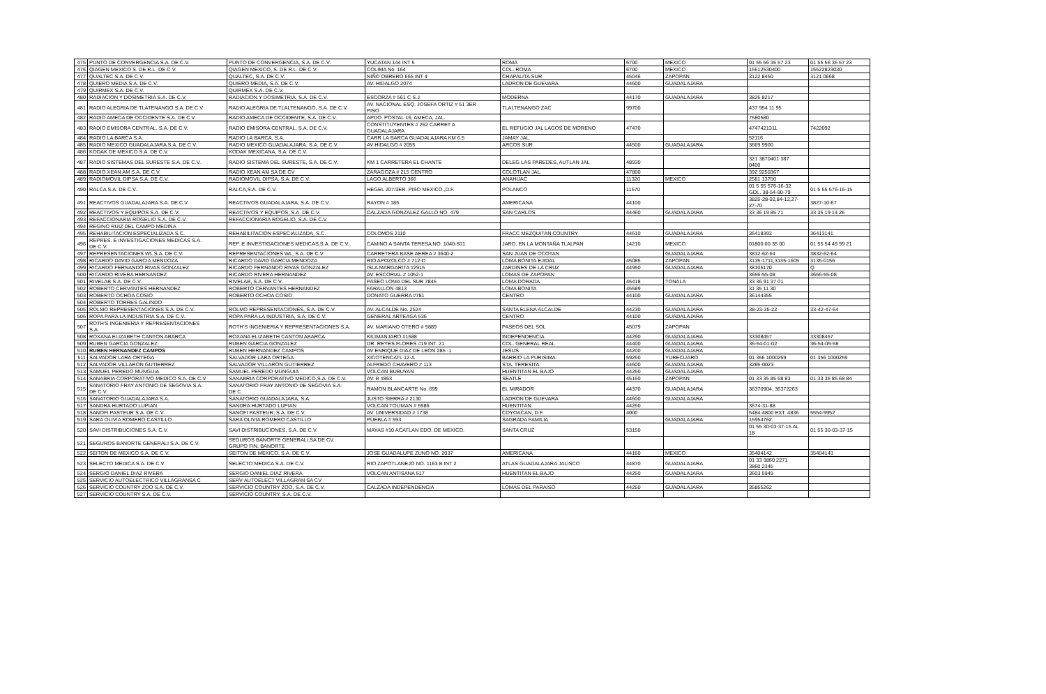| 475 | PUNTO DE CONVERGENCIA S.A. DE C.V. | PUNTO DE CONVERGENCIA, S.A. DE C.V. | YUCATAN 144 INT 5 | ROMA | 6700 | MEXICO | 01 55 56 35 57 23 | 01 55 56 35 57 23 |
| 476 | QIAGEN MEXICO S. DE R.L. DE C.V. | QIAGEN MEXICO, S. DE R.L. DE C.V. | COLIMA No. 164 | COL. ROMA | 6700 | MEXICO | 15512530400 | 15522823030 |
| 477 | QUALTEC S.A. DE C.V. | QUALTEC, S.A. DE C.V. | NIÑO OBRERO 665 INT 4 | CHAPALITA SUR | 45046 | ZAPOPAN | 3122 8450 | 3121 0668 |
| 478 | QUIERO MEDIA S.A. DE C.V. | QUIERO MEDIA, S.A. DE C.V. | AV. HIDALGO 2074 | LADRON DE GUEVARA | 44600 | GUADALAJARA | | |
| 479 | QUIRMEX S.A. DE C.V. | QUIRMEX S.A. DE C.V. | | | | | | |
| 480 | RADIACION Y DOSIMETRIA S.A. DE C.V. | RADIACION Y DOSIMETRIA, S.A. DE C.V. | ESCORZA # 561 C S.J. | MODERNA | 44170 | GUADALAJARA | 3825 8217 | |
| 481 | RADIO ALEGRIA DE TLATENANGO S.A. DE C.V | RADIO ALEGRIA DE TLALTENANGO, S.A. DE C.V. | AV. NACIONAL ESQ. JOSEFA ORTIZ # 51 3ER PISO | TLALTENANGO ZAC | 99700 | | 437 954 11 95 | |
| 482 | RADIO AMECA DE OCCIDENTE S.A. DE C.V. | RADIO AMECA DE OCCIDENTE, S.A. DE C.V. | APDO. POSTAL 16, AMECA, JAL. | | | | 7580580 | |
| 483 | RADIO EMISORA CENTRAL. S.A. DE C.V. | RADIO EMISORA CENTRAL, S.A. DE C.V. | CONSTITUYENTES # 262 CARRET A GUADALAJARA | EL REFUGIO JAL LAGOS DE MORENO | 47470 | | 4747421311 | 7422092 |
| 484 | RADIO LA BARCA S.A. | RADIO LA BARCA, S.A. | CARR LA BARCA GUADALAJARA KM 6.5 | JAMAY JAL. | | | 52116 | |
| 485 | RADIO MEXICO GUADALAJARA S.A. DE C.V. | RADIO MEXICO GUADALAJARA, S.A. DE C.V. | AV HIDALGO # 2055 | ARCOS SUR | 44500 | GUADALAJARA | 3669 9900 | |
| 486 | KODAK DE MEXICO S.A. DE C.V. | KODAK MEXICANA, S.A. DE C.V. | | | | | | |
| 487 | RADIO SISTEMAS DEL SURESTE S.A. DE C.V. | RADIO SISTEMA DEL SURESTE, S.A. DE C.V. | KM 1 CARRETERA EL CHANTE | DELEG LAS PAREDES, AUTLAN JAL | 48930 | | 321 3870401 387 0400 | |
| 488 | RADIO XEAN AM S.A. DE C.V. | RADIO XEAN AM SA DE CV | ZARAGOZA # 215 CENTRO | COLOTLAN JAL. | 47800 | | 392 9250367 | |
| 489 | RADIOMOVIL DIPSA S.A. DE C.V. | RADIOMOVIL DIPSA, S.A. DE C.V. | LAGO ALBERTO 366 | ANAHUAC | 11320 | MEXICO | 2581 13700 | |
| 490 | RALCA S.A. DE C.V. | RALCA,S.A. DE C.V. | HEGEL 207/3ER. PISO MEXICO.,D.F. | POLANCO | 11570 | | 01 5 55 576-16-32 GDL. 38-54-90-79 | 01 5 55 576-16-15 |
| 491 | REACTIVOS GUADALAJARA S.A. DE C.V. | REACTIVOS GUADALAJARA, S.A. DE C.V. | RAYON # 185 | AMERICANA | 44100 | | 3825-28-02,84-12,27- 27-70 | 3827-10-67 |
| 492 | REACTIVOS Y EQUIPOS S.A. DE C.V. | REACTIVOS Y EQUIPOS, S.A. DE C.V. | CALZADA GONZALEZ GALLO NO. 479 | SAN CARLOS | 44460 | GUADALAJARA | 33 36 19 85 71 | 33 36 19 14 25 |
| 493 | REFACCIONARIA ROGELIO S.A. DE C.V. | REFACCIONARIA ROGELIO, S.A. DE C.V. | | | | | | |
| 494 | REGINO RUIZ DEL CAMPO MEDINA | | | | | | | |
| 495 | REHABILITACION ESPECIALIZADA S.C. | REHABILITACION ESPECIALIZADA, S.C. | COLOMOS 2110 | FRACC MEZQUITAN COUNTRY | 44610 | GUADALAJARA | 36418393 | 36413141 |
| 496 | REPRES. E INVESTIGACIONES MEDICAS S.A. DE C.V. | REP. E INVESTIGACIONES MEDICAS,S.A. DE C.V. | CAMINO A SANTA TERESA NO. 1040-501 | JARD. EN LA MONTAÑA TLALPAN | 14210 | MEXICO | 01800 00 35 00 | 01 55 54 49 99 21 |
| 497 | REPRESENTACIONES WL S.A. DE C.V. | REPRESENTACIONES WL, S.A. DE C.V. | CARRETERA BASE AEREA # 3640-2 | SAN JUAN DE OCOTAN | | GUADALAJARA | 3832-62-64 | 3832-62-64 |
| 498 | RICARDO DAVID GARCIA MENDOZA | RICARDO DAVID GARCIA MENDOZA | RIO APOZOLCO # 712-D | LOMA BONITA EJIDAL | 45085 | ZAPOPAN | 3135-1711,3135-1605 | 3135-0156 |
| 499 | RICARDO FERNANDO RIVAS GONZALEZ | RICARDO FERNANDO RIVAS GONZALEZ | ISLA MARGARITA #2915 | JARDINES DE LA CRUZ | 44950 | GUADALAJARA | 38105170 | Q |
| 500 | RICARDO RIVERA HERNANDEZ | RICARDO RIVERA HERNANDEZ | AV. ESCORIAL # 1052-1 | LOMAS DE ZAPOPAN | | | 3656-55-08 | 3656-55-08 |
| 501 | RIVELAB S.A. DE C.V. | RIVELAB, S.A. DE C.V. | PASEO LOMA DEL SUR 7845 | LOMA DORADA | 45418 | TONALA | 33 36 91 37 01 | |
| 502 | ROBERTO CERVANTES HERNANDEZ | ROBERTO CERVANTES HERNANDEZ | FARALLON 4813 | LOMA BONITA | 45589 | | 31 35 11 30 | |
| 503 | ROBERTO OCHOA COSIO | ROBERTO OCHOA COSIO | DONATO GUERRA #781 | CENTRO | 44100 | GUADALAJARA | 36144355 | |
| 504 | ROBERTO TORRES GALINDO | | | | | | | |
| 505 | ROLMO REPRESENTACIONES S.A. DE C.V. | ROLMO REPRESENTACIONES, S.A. DE C.V. | AV. ALCALDE No. 2524 | SANTA ELENA ALCALDE | 44230 | GUADALAJARA | 38-23-35-22 | 33-42-47-64 |
| 506 | ROPA PARA LA INDUSTRIA S.A. DE C.V. | ROPA PARA LA INDUSTRIA, S.A. DE C.V. | GENERAL ARTEAGA 536 | CENTRO | 44100 | GUADALAJARA | | |
| 507 | ROTH'S INGENIERIA Y REPRESENTACIONES S.A. | ROTH'S INGENIERIA Y REPRESENTACIONES S.A. | AV. MARIANO OTERO # 5889 | PASEOS DEL SOL | 45079 | ZAPOPAN | | |
| 508 | ROXANA ELIZABETH CANTON ABARCA | ROXANA ELIZABETH CANTON ABARCA | KILIMANJARO #1588 | INDEPENDENCIA | 44290 | GUADALAJARA | 33308457 | 33308457 |
| 509 | RUBEN GARCIA GONZALEZ | RUBEN GARCIA GONZALEZ | DR. REYES FLORES #19 INT. 21 | COL. GENERAL REAL | 44400 | GUADALAJARA | 36-54-01-02 | 36-54-05-58 |
| 510 | RUBEN HERNANDEZ CAMPOS | RUBEN HERNANDEZ CAMPOS | AV ENRIQUE DIAZ DE LEON 285 -1 | JESUS | 44200 | GUADALAJARA | | |
| 511 | SALVADOR LARA ORTEGA | SALVADOR LARA ORTEGA | XICOTENCATL 12-A | BARRIO LA PURISIMA | 59250 | YURECUARO | 01 356 1000259 | 01 356 1000259 |
| 512 | SALVADOR VILLARON GUTIERREZ | SALVADOR VILLARON GUTIERREZ | ALFREDO CHAVERO # 113 | STA. TERESITA | 44600 | GUADALAJARA | 3285-0023 | |
| 513 | SAMUEL PEREDO MUNGUIA | SAMUEL PEREDO MUNGUIA | VOLCAN BUBUYAN | HUENTITAN EL BAJO | 44250 | GUADALAJARA | | |
| 514 | SANABRIA CORPORATIVO MEDICO S.A. DE C.V. | SANABRIA CORPORATIVO MEDICO,S.A. DE C.V. | AV. B #863 | SEATLE | 45150 | ZAPOPAN | 01 33 35 85 68 83 | 01 33 35 85 68 84 |
| 515 | SANATORIO FRAY ANTONIO DE SEGOVIA S.A. DE C.V | SANATORIO FRAY ANTONIO DE SEGOVIA S.A. DE C | RAMON BLANCARTE No. 699 | EL MIRADOR | 44370 | GUADALAJARA | 36370904, 36372263 | |
| 516 | SANATORIO GUADALAJARA S.A. | SANATORIO GUADALAJARA, S.A. | JUSTO SIERRA # 2130 | LADRON DE GUEVARA | 44600 | GUADALAJARA | | |
| 517 | SANDRA HURTADO LUPIAN | SANDRA HURTADO LUPIAN | VOLCAN TOLIMAN # 5986 | HUENTITAN | 44250 | | 3674-31-88 | |
| 518 | SANOFI PASTEUR S.A. DE C.V. | SANOFI PASTEUR, S.A. DE C.V. | AV. UNIVERSIDAD # 1738 | COYOACAN, D.F. | 4000 | | 5484-4800 EXT. 4836 | 5554-9952 |
| 519 | SARA OLIVIA ROMERO CASTILLO | SARA OLIVIA ROMERO CASTILLO | PUEBLA # 593 | SAGRADA FAMILIA | | GUADALAJARA | 15954762 | |
| 520 | SAVI DISTRIBUCIONES S.A. C.V. | SAVI DISTRIBUCIONES, S.A. DE C.V. | MAYAS #10 ACATLAN EDO. DE MEXICO. | SANTA CRUZ | 53150 | | 01 55 30-03-37-15 AL 18 | 01 55 30-03-37-15 |
| 521 | SEGUROS BANORTE GENERALI S.A. DE C.V. | SEGUROS BANORTE GENERALI,SA DE CV. GRUPO FIN. BANORTE | | | | | | |
| 522 | SEITON DE MEXICO S.A. DE C.V. | SEITON DE MEXICO, S.A. DE C.V. | JOSE GUADALUPE ZUNO NO. 2037 | AMERICANA | 44160 | MEXICO | 35404142 | 35404143 |
| 523 | SELECTO MEDICA S.A. DE C.V. | SELECTO MEDICA S.A. DE C.V. | RIO ZAPOTLANEJO NO. 1163 B INT 2 | ATLAS GUADALAJARA JALISCO | 44870 | GUADALAJARA | 01 33 3860 2271 3860 2345 | |
| 524 | SERGIO DANIEL DIAZ RIVERA | SERGIO DANIEL DIAZ RIVERA | VOLCAN ANTISANA 517 | HUENTITAN EL BAJO | 44250 | GUADALAJARA | 3603 5949 | |
| 525 | SERVICIO AUTOELECTRICO VILLAGRANSA C | SERV AUTOELECT VILLAGRAN SA CV | | | | | | |
| 526 | SERVICIO COUNTRY ZOO S.A. DE C.V. | SERVICIO COUNTRY ZOO, S.A. DE C.V. | CALZADA INDEPENDENCIA | LOMAS DEL PARAISO | 44250 | GUADALAJARA | 35855262 | |
| 527 | SERVICIO COUNTRY S.A. DE C.V. | SERVICIO COUNTRY, S.A. DE C.V. | | | | | | |